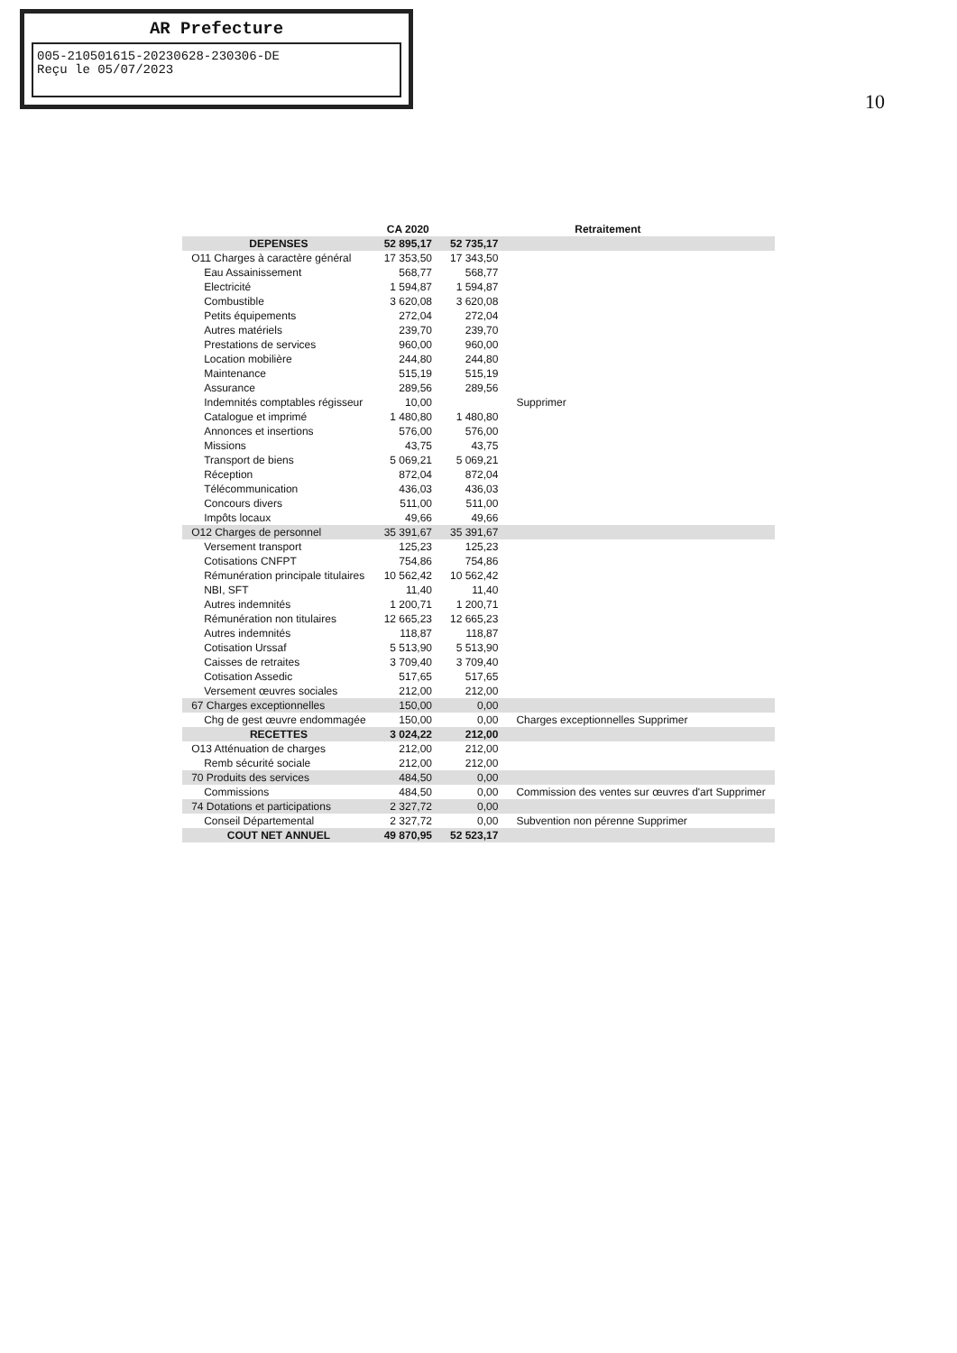AR Prefecture
005-210501615-20230628-230306-DE
Reçu le 05/07/2023
10
| | CA 2020 | Retraitement | |
| --- | --- | --- | --- |
| DEPENSES | 52 895,17 | 52 735,17 | |
| O11 Charges à caractère général | 17 353,50 | 17 343,50 | |
| Eau Assainissement | 568,77 | 568,77 | |
| Electricité | 1 594,87 | 1 594,87 | |
| Combustible | 3 620,08 | 3 620,08 | |
| Petits équipements | 272,04 | 272,04 | |
| Autres matériels | 239,70 | 239,70 | |
| Prestations de services | 960,00 | 960,00 | |
| Location mobilière | 244,80 | 244,80 | |
| Maintenance | 515,19 | 515,19 | |
| Assurance | 289,56 | 289,56 | |
| Indemnités comptables régisseur | 10,00 | | Supprimer |
| Catalogue et imprimé | 1 480,80 | 1 480,80 | |
| Annonces et insertions | 576,00 | 576,00 | |
| Missions | 43,75 | 43,75 | |
| Transport de biens | 5 069,21 | 5 069,21 | |
| Réception | 872,04 | 872,04 | |
| Télécommunication | 436,03 | 436,03 | |
| Concours divers | 511,00 | 511,00 | |
| Impôts locaux | 49,66 | 49,66 | |
| O12 Charges de personnel | 35 391,67 | 35 391,67 | |
| Versement transport | 125,23 | 125,23 | |
| Cotisations CNFPT | 754,86 | 754,86 | |
| Rémunération principale titulaires | 10 562,42 | 10 562,42 | |
| NBI, SFT | 11,40 | 11,40 | |
| Autres indemnités | 1 200,71 | 1 200,71 | |
| Rémunération non titulaires | 12 665,23 | 12 665,23 | |
| Autres indemnités | 118,87 | 118,87 | |
| Cotisation Urssaf | 5 513,90 | 5 513,90 | |
| Caisses de retraites | 3 709,40 | 3 709,40 | |
| Cotisation Assedic | 517,65 | 517,65 | |
| Versement œuvres sociales | 212,00 | 212,00 | |
| 67 Charges exceptionnelles | 150,00 | 0,00 | |
| Chg de gest œuvre endommagée | 150,00 | 0,00 | Charges exceptionnelles Supprimer |
| RECETTES | 3 024,22 | 212,00 | |
| O13 Atténuation de charges | 212,00 | 212,00 | |
| Remb sécurité sociale | 212,00 | 212,00 | |
| 70 Produits des services | 484,50 | 0,00 | |
| Commissions | 484,50 | 0,00 | Commission des ventes sur œuvres d'art Supprimer |
| 74 Dotations et participations | 2 327,72 | 0,00 | |
| Conseil Départemental | 2 327,72 | 0,00 | Subvention non pérenne Supprimer |
| COUT NET ANNUEL | 49 870,95 | 52 523,17 | |